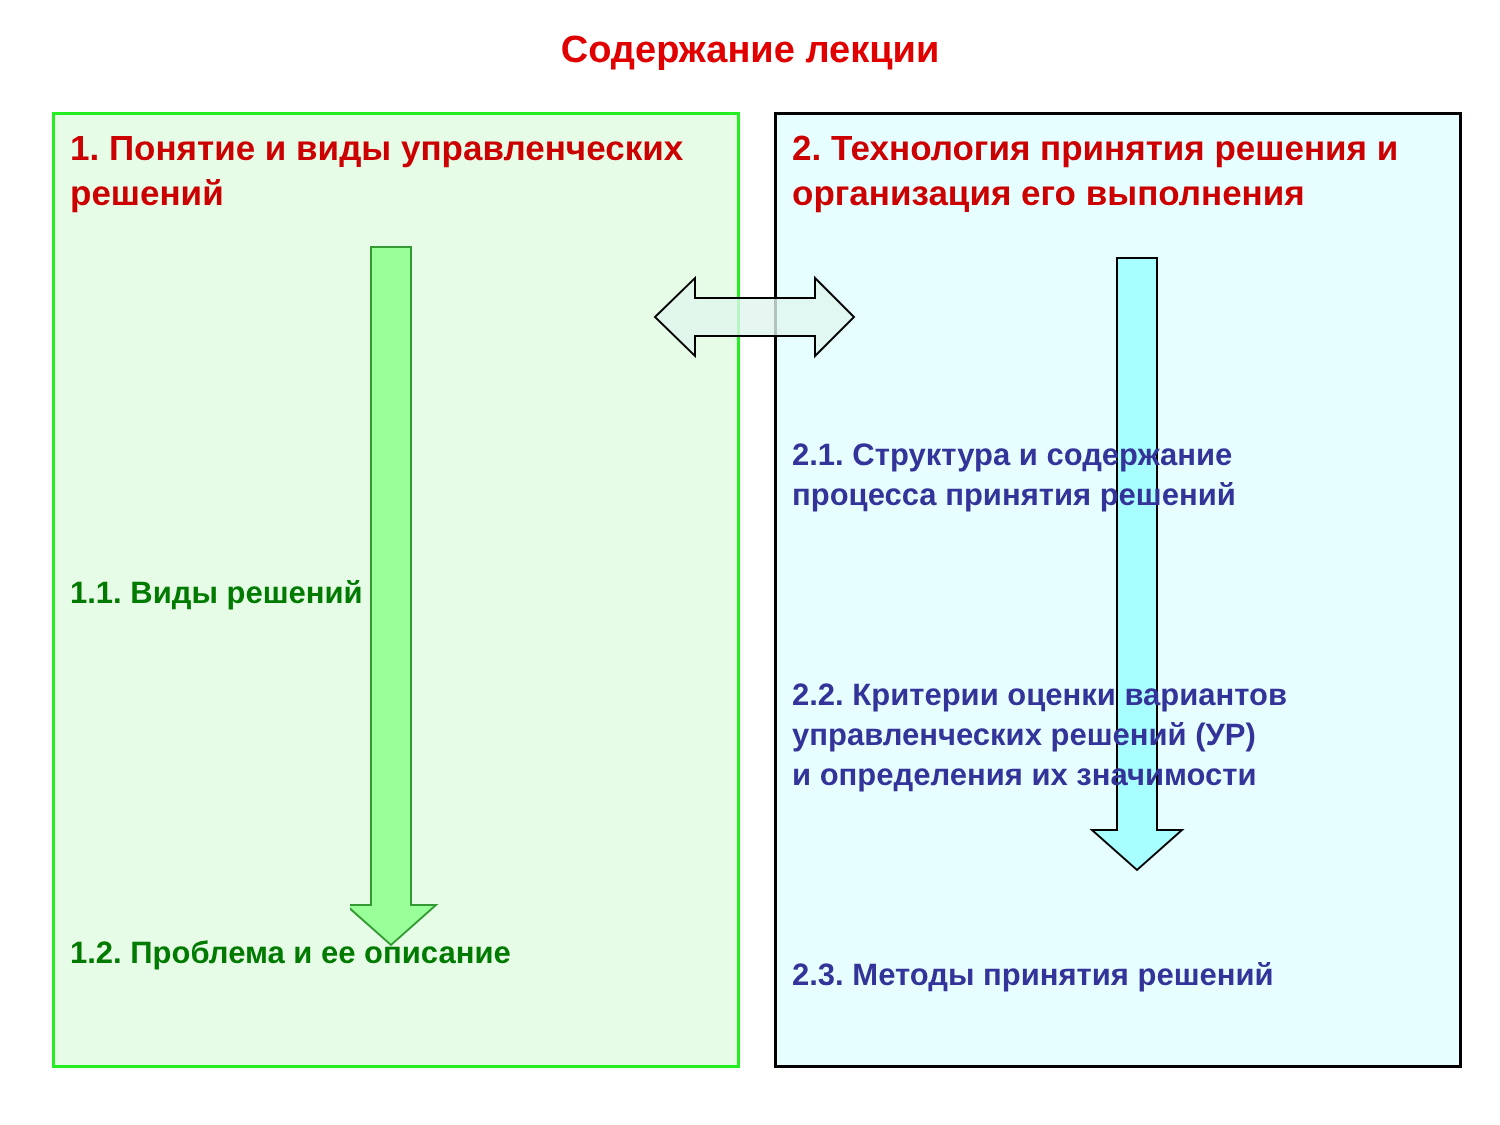Содержание лекции
1. Понятие и виды управленческих решений
1.1. Виды решений
1.2. Проблема и ее описание
2. Технология принятия решения и организация его выполнения
2.1. Структура и содержание
процесса принятия решений
2.2. Критерии оценки вариантов
управленческих решений (УР)
и определения их значимости
2.3. Методы принятия решений